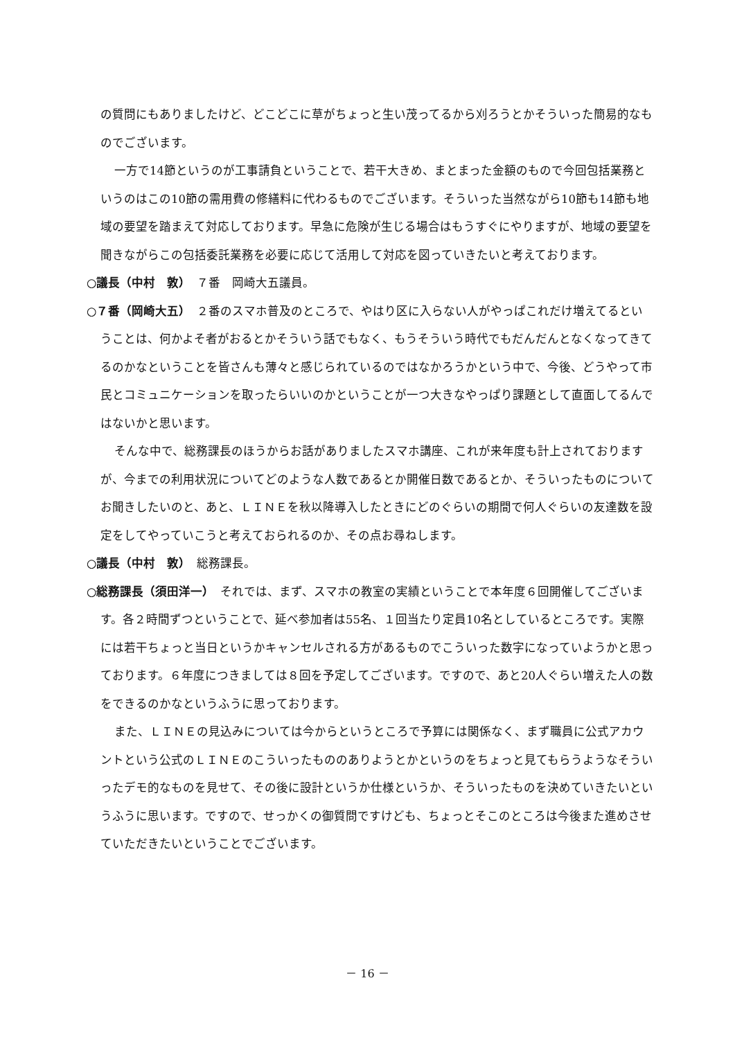の質問にもありましたけど、どこどこに草がちょっと生い茂ってるから刈ろうとかそういった簡易的なものでございます。
一方で14節というのが工事請負ということで、若干大きめ、まとまった金額のもので今回包括業務というのはこの10節の需用費の修繕料に代わるものでございます。そういった当然ながら10節も14節も地域の要望を踏まえて対応しております。早急に危険が生じる場合はもうすぐにやりますが、地域の要望を聞きながらこの包括委託業務を必要に応じて活用して対応を図っていきたいと考えております。
○議長（中村　敦）　７番　岡崎大五議員。
○７番（岡崎大五）　２番のスマホ普及のところで、やはり区に入らない人がやっぱこれだけ増えてるということは、何かよそ者がおるとかそういう話でもなく、もうそういう時代でもだんだんとなくなってきてるのかなということを皆さんも薄々と感じられているのではなかろうかという中で、今後、どうやって市民とコミュニケーションを取ったらいいのかということが一つ大きなやっぱり課題として直面してるんではないかと思います。
そんな中で、総務課長のほうからお話がありましたスマホ講座、これが来年度も計上されておりますが、今までの利用状況についてどのような人数であるとか開催日数であるとか、そういったものについてお聞きしたいのと、あと、ＬＩＮＥを秋以降導入したときにどのぐらいの期間で何人ぐらいの友達数を設定をしてやっていこうと考えておられるのか、その点お尋ねします。
○議長（中村　敦）　総務課長。
○総務課長（須田洋一）　それでは、まず、スマホの教室の実績ということで本年度６回開催してございます。各２時間ずつということで、延べ参加者は55名、１回当たり定員10名としているところです。実際には若干ちょっと当日というかキャンセルされる方があるものでこういった数字になっていようかと思っております。６年度につきましては８回を予定してございます。ですので、あと20人ぐらい増えた人の数をできるのかなというふうに思っております。
また、ＬＩＮＥの見込みについては今からというところで予算には関係なく、まず職員に公式アカウントという公式のＬＩＮＥのこういったもののありようとかというのをちょっと見てもらうようなそういったデモ的なものを見せて、その後に設計というか仕様というか、そういったものを決めていきたいというふうに思います。ですので、せっかくの御質問ですけども、ちょっとそこのところは今後また進めさせていただきたいということでございます。
－ 16 －